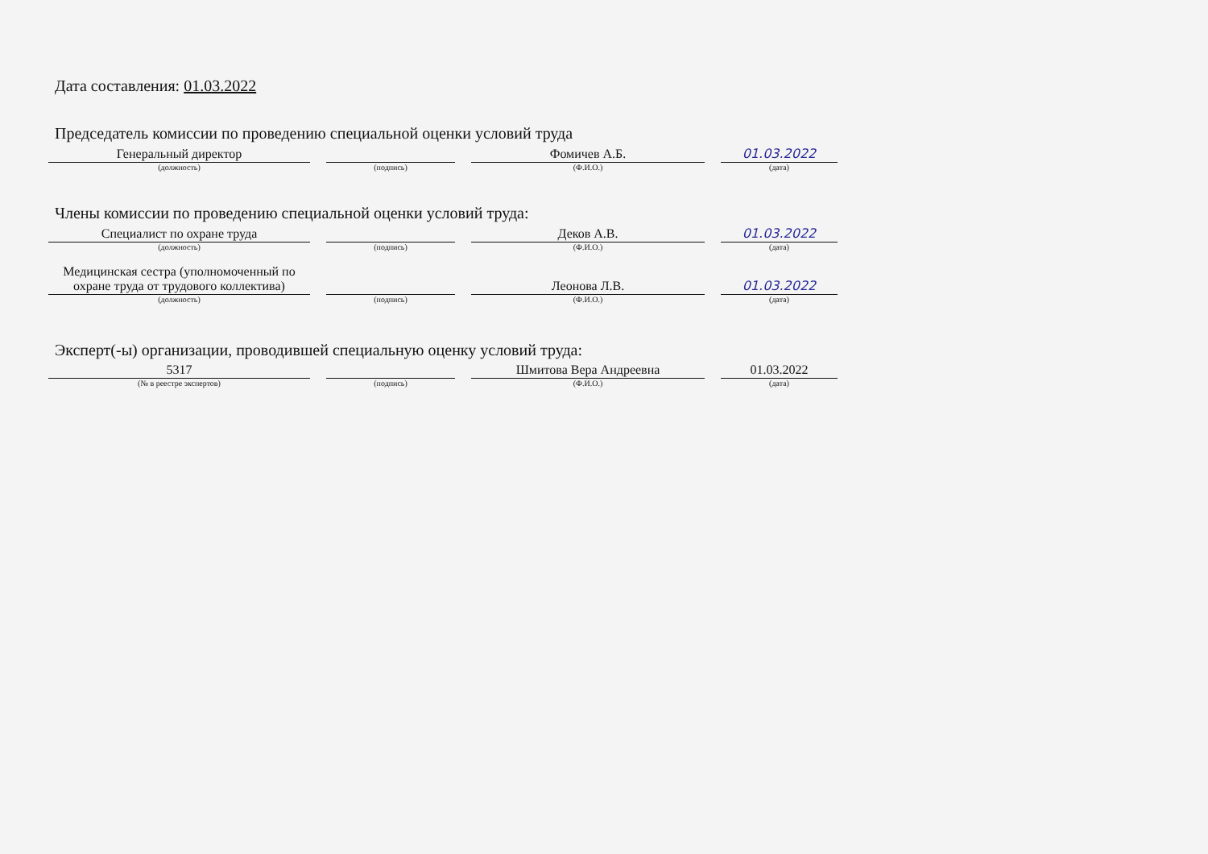Дата составления: 01.03.2022
Председатель комиссии по проведению специальной оценки условий труда
Генеральный директор
Фомичев А.Б.
01.03.2022
(должность) (подпись) (Ф.И.О.) (дата)
Члены комиссии по проведению специальной оценки условий труда:
Специалист по охране труда
Деков А.В.
01.03.2022
(должность) (подпись) (Ф.И.О.) (дата)
Медицинская сестра (уполномоченный по охране труда от трудового коллектива)
Леонова Л.В.
01.03.2022
(должность) (подпись) (Ф.И.О.) (дата)
Эксперт(-ы) организации, проводившей специальную оценку условий труда:
5317
Шмитова Вера Андреевна
01.03.2022
(№ в реестре экспертов) (подпись) (Ф.И.О.) (дата)